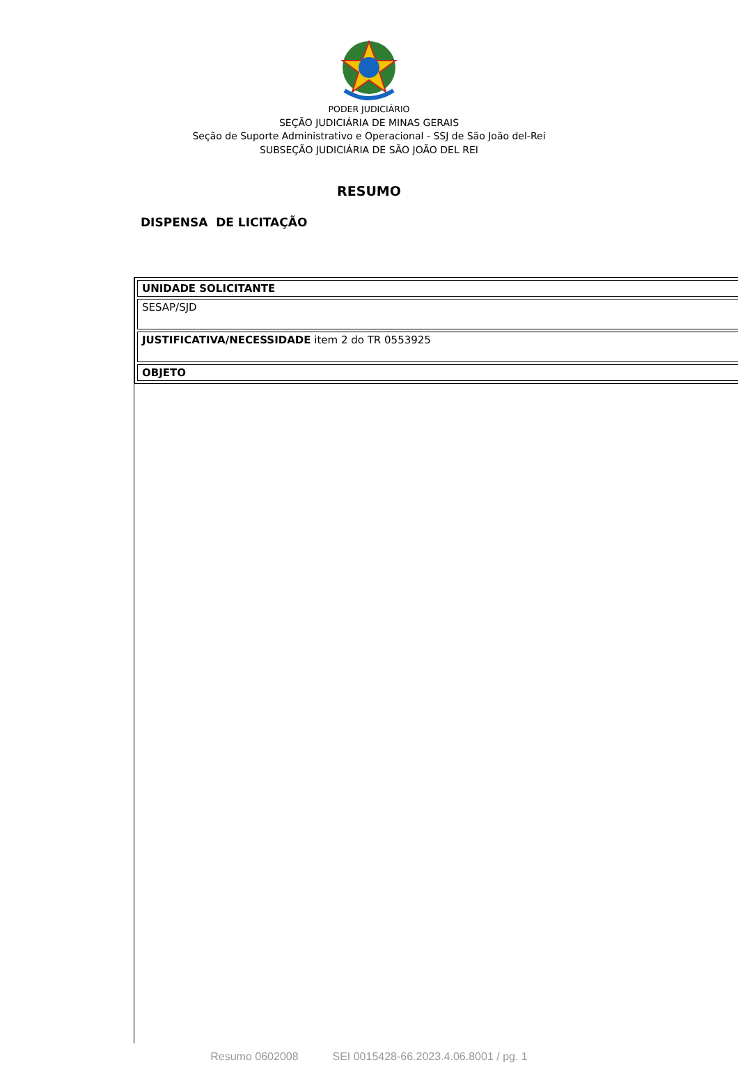PODER JUDICIÁRIO
SEÇÃO JUDICIÁRIA DE MINAS GERAIS
Seção de Suporte Administrativo e Operacional - SSJ de São João del-Rei
SUBSEÇÃO JUDICIÁRIA DE SÃO JOÃO DEL REI
RESUMO
DISPENSA DE LICITAÇÃO
| UNIDADE SOLICITANTE |
| SESAP/SJD |
| JUSTIFICATIVA/NECESSIDADE item 2 do TR 0553925 |
| OBJETO |
Resumo 0602008 SEI 0015428-66.2023.4.06.8001 / pg. 1